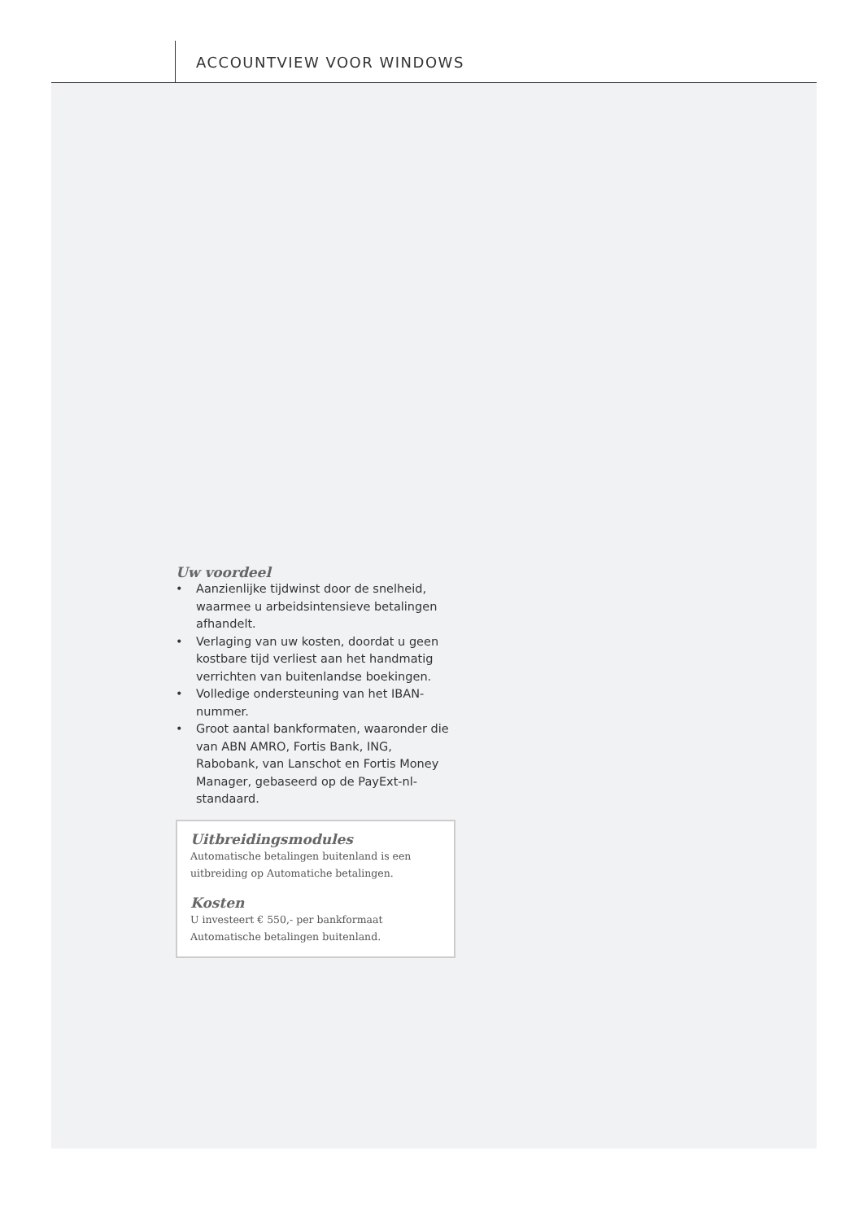ACCOUNTVIEW VOOR WINDOWS
Uw voordeel
• Aanzienlijke tijdwinst door de snelheid, waarmee u arbeidsintensieve betalingen afhandelt.
• Verlaging van uw kosten, doordat u geen kostbare tijd verliest aan het handmatig verrichten van buitenlandse boekingen.
• Volledige ondersteuning van het IBAN-nummer.
• Groot aantal bankformaten, waaronder die van ABN AMRO, Fortis Bank, ING, Rabobank, van Lanschot en Fortis Money Manager, gebaseerd op de PayExt-nl-standaard.
Uitbreidingsmodules
Automatische betalingen buitenland is een uitbreiding op Automatiche betalingen.
Kosten
U investeert € 550,- per bankformaat Automatische betalingen buitenland.